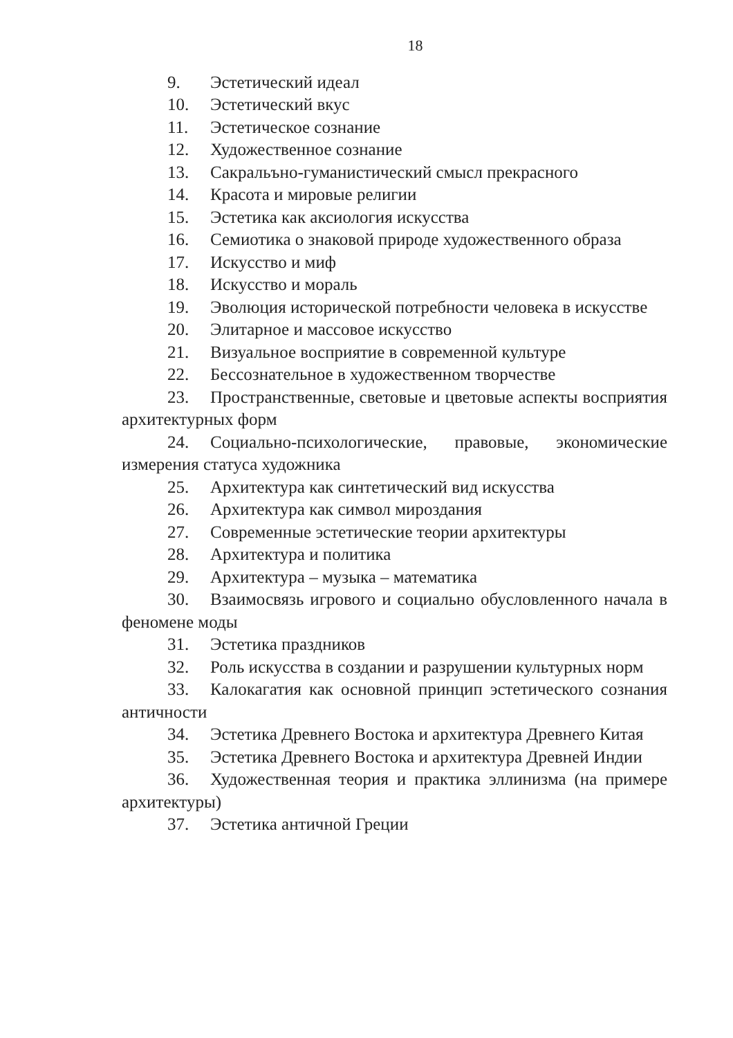18
9. Эстетический идеал
10. Эстетический вкус
11. Эстетическое сознание
12. Художественное сознание
13. Сакральъно-гуманистический смысл прекрасного
14. Красота и мировые религии
15. Эстетика как аксиология искусства
16. Семиотика о знаковой природе художественного образа
17. Искусство и миф
18. Искусство и мораль
19. Эволюция исторической потребности человека в искусстве
20. Элитарное и массовое искусство
21. Визуальное восприятие в современной культуре
22. Бессознательное в художественном творчестве
23. Пространственные, световые и цветовые аспекты восприятия архитектурных форм
24. Социально-психологические, правовые, экономические измерения статуса художника
25. Архитектура как синтетический вид искусства
26. Архитектура как символ мироздания
27. Современные эстетические теории архитектуры
28. Архитектура и политика
29. Архитектура – музыка – математика
30. Взаимосвязь игрового и социально обусловленного начала в феномене моды
31. Эстетика праздников
32. Роль искусства в создании и разрушении культурных норм
33. Калокагатия как основной принцип эстетического сознания античности
34. Эстетика Древнего Востока и архитектура Древнего Китая
35. Эстетика Древнего Востока и архитектура Древней Индии
36. Художественная теория и практика эллинизма (на примере архитектуры)
37. Эстетика античной Греции